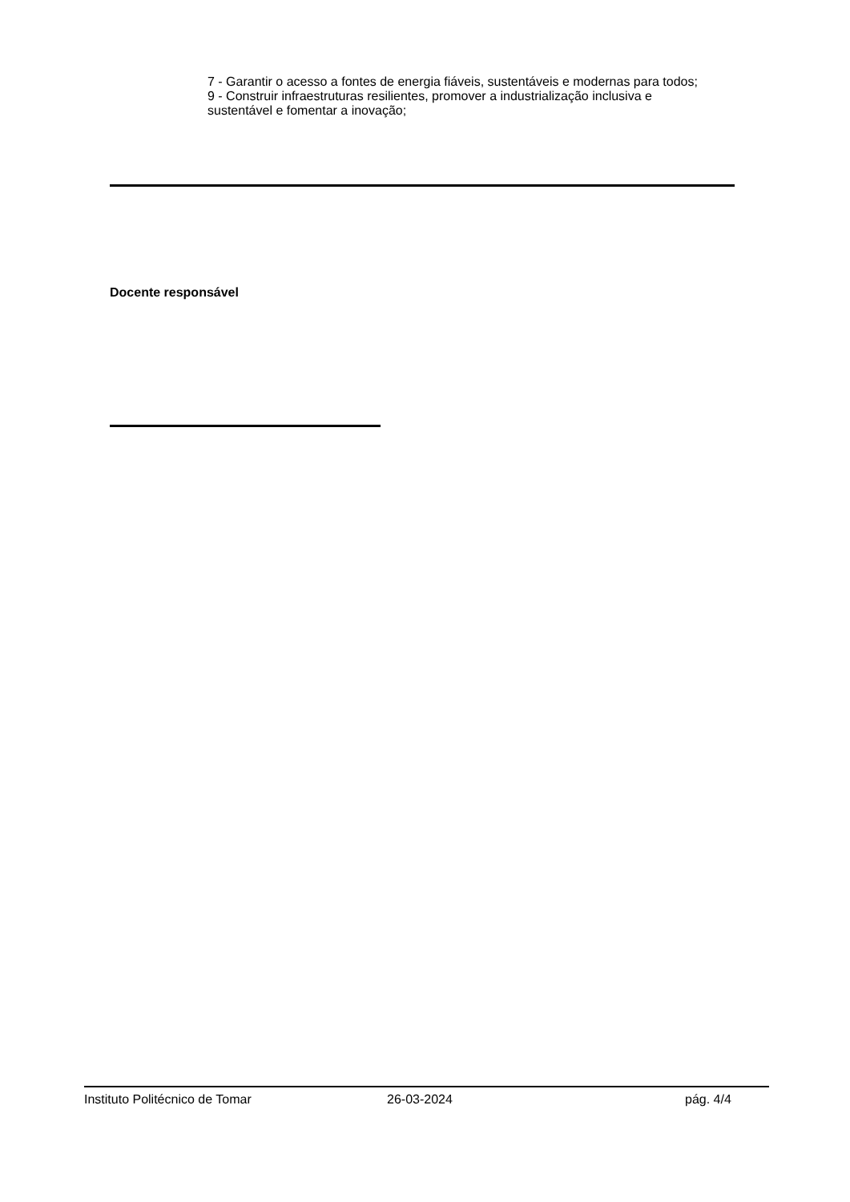7 - Garantir o acesso a fontes de energia fiáveis, sustentáveis e modernas para todos;
9 - Construir infraestruturas resilientes, promover a industrialização inclusiva e sustentável e fomentar a inovação;
Docente responsável
Instituto Politécnico de Tomar 26-03-2024 pág. 4/4